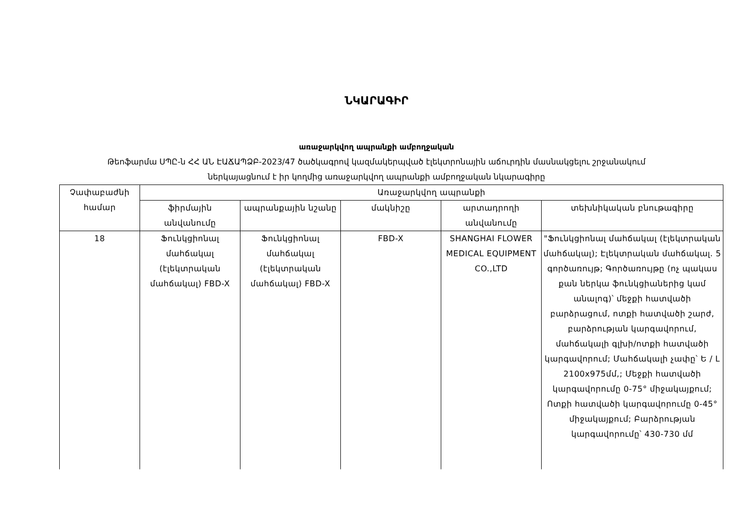ՆԿԱՐԱԳԻՐ
առաջարկվող ապրանքի ամբողջական
Թեոֆարմա ՍՊԸ-ն ՀՀ ԱՆ ԷԱՃԱՊՁԲ-2023/47 ծածկագրով կազմակերպված էլեկտրոնային աճուրդին մասնակցելու շրջանակում
ներկայացնում է իր կողմից առաջարկվող ապրանքի ամբողջական նկարագիրը
| Չափաբաժնի համար | Առաջարկվող ապրանքի | | | | |
| --- | --- | --- | --- | --- | --- |
| | ֆիրմային անվանումը | ապրանքային նշանը | մակնիշը | արտադրողի անվանումը | տեխնիկական բնութագիրը |
| 18 | Ֆունկցիոնալ մահճակալ (էլեկտրական մահճակալ) FBD-X | Ֆունկցիոնալ մահճակալ (էլեկտրական մահճակալ) FBD-X | FBD-X | SHANGHAI FLOWER MEDICAL EQUIPMENT CO.,LTD | "Ֆունկցիոնալ մահճակալ (էլեկտրական մահճակալ); Էլեկտրական մահճակալ. 5 գործառույթ; Գործառույթը (ոչ պակաս քան ներկա ֆունկցիաներից կամ անալոգ)՝ մեջքի հատվածի բարձրացում, ոտքի հատվածի շարժ, բարձրության կարգավորում, մահճակալի գլխի/ոտքի հատվածի կարգավորում; Մահճակալի չափը՝ Ե / Լ 2100x975մմ,; Մեջքի հատվածի կարգավորումը 0-75° միջակայքում; Ոտքի հատվածի կարգավորումը 0-45° միջակայքում; Բարձրության կարգավորումը՝ 430-730 մմ |